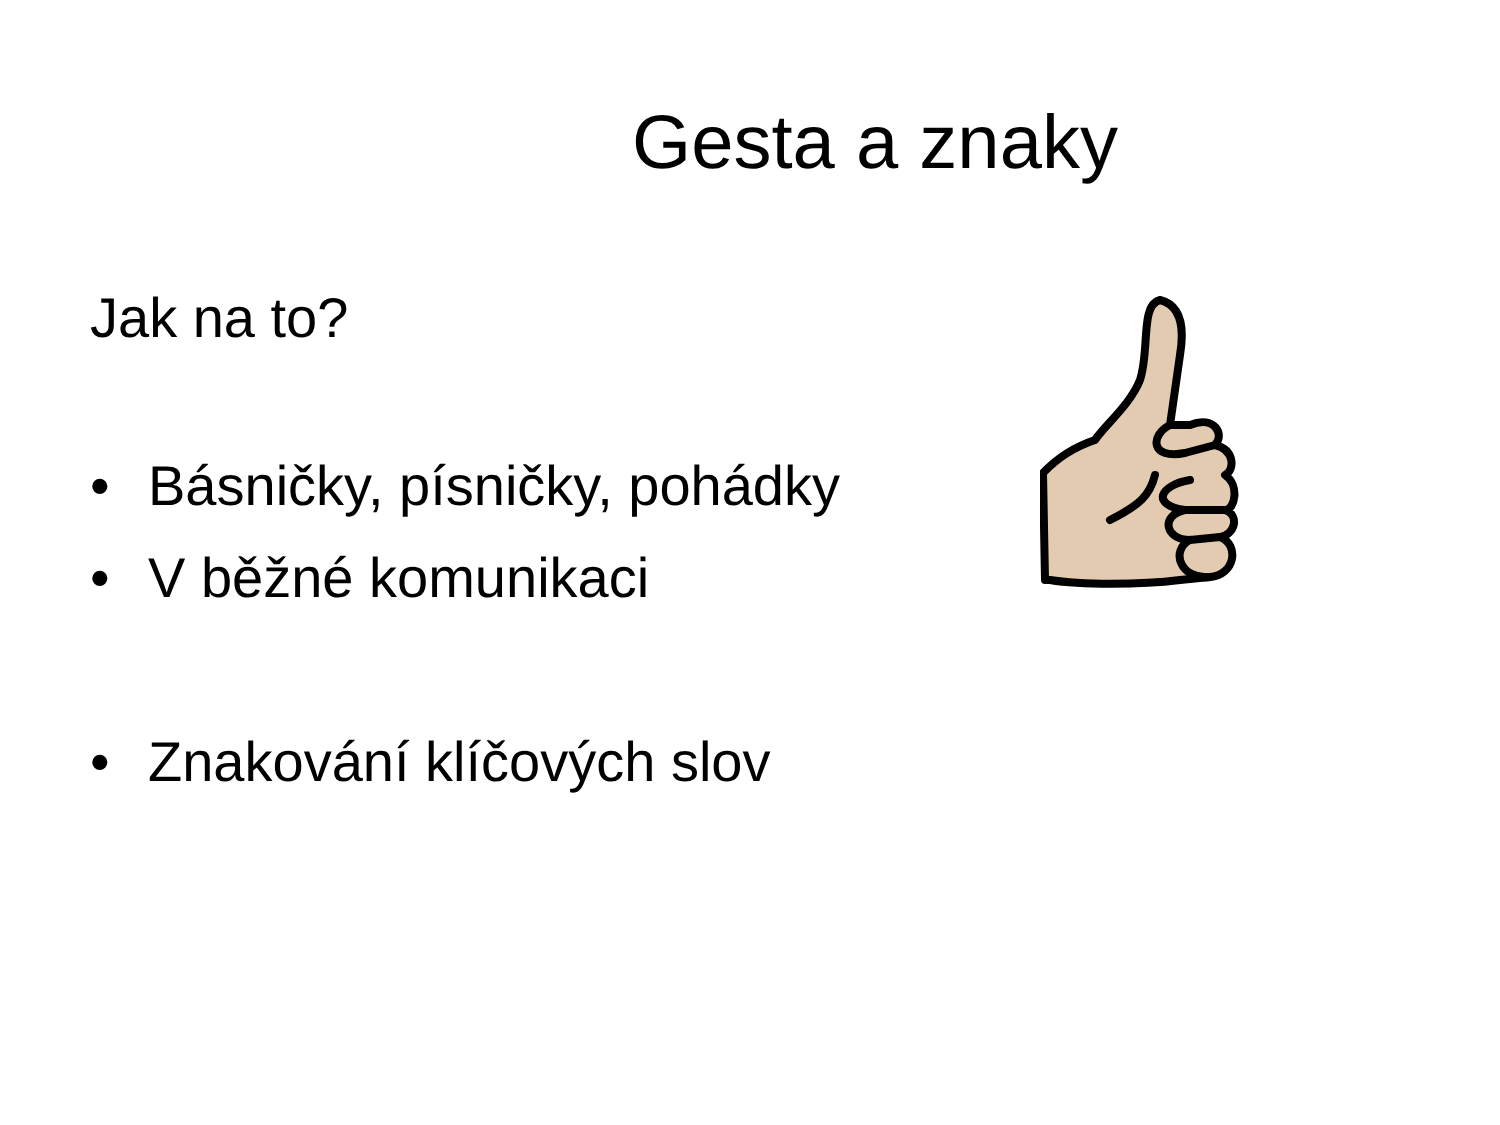Gesta a znaky
Jak na to?
• Básničky, písničky, pohádky
• V běžné komunikaci
• Znakování klíčových slov